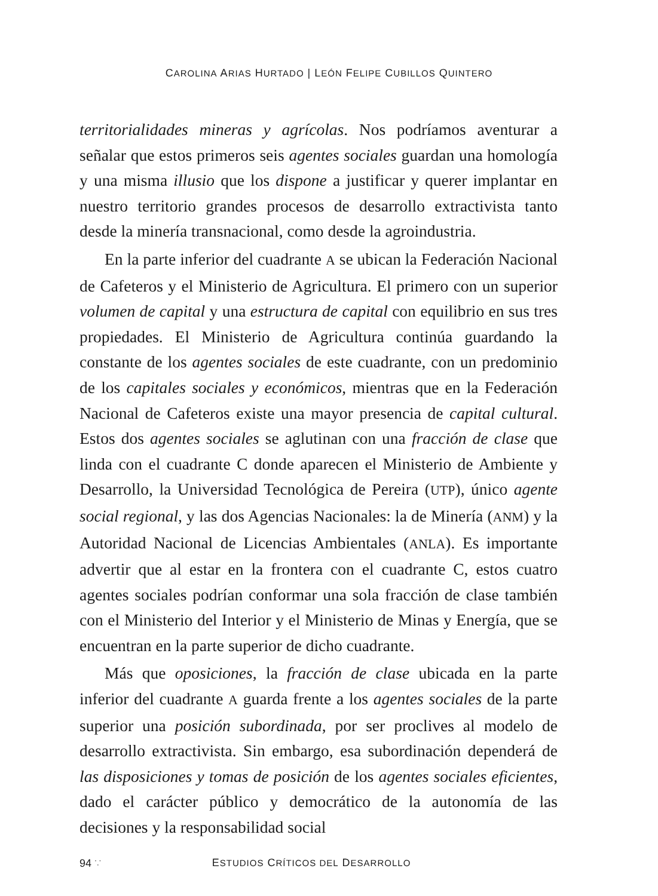CAROLINA ARIAS HURTADO | LEÓN FELIPE CUBILLOS QUINTERO
territorialidades mineras y agrícolas. Nos podríamos aventurar a señalar que estos primeros seis agentes sociales guardan una homología y una misma illusio que los dispone a justificar y querer implantar en nuestro territorio grandes procesos de desarrollo extractivista tanto desde la minería transnacional, como desde la agroindustria.
En la parte inferior del cuadrante A se ubican la Federación Nacional de Cafeteros y el Ministerio de Agricultura. El primero con un superior volumen de capital y una estructura de capital con equilibrio en sus tres propiedades. El Ministerio de Agricultura continúa guardando la constante de los agentes sociales de este cuadrante, con un predominio de los capitales sociales y económicos, mientras que en la Federación Nacional de Cafeteros existe una mayor presencia de capital cultural. Estos dos agentes sociales se aglutinan con una fracción de clase que linda con el cuadrante C donde aparecen el Ministerio de Ambiente y Desarrollo, la Universidad Tecnológica de Pereira (UTP), único agente social regional, y las dos Agencias Nacionales: la de Minería (ANM) y la Autoridad Nacional de Licencias Ambientales (ANLA). Es importante advertir que al estar en la frontera con el cuadrante C, estos cuatro agentes sociales podrían conformar una sola fracción de clase también con el Ministerio del Interior y el Ministerio de Minas y Energía, que se encuentran en la parte superior de dicho cuadrante.
Más que oposiciones, la fracción de clase ubicada en la parte inferior del cuadrante A guarda frente a los agentes sociales de la parte superior una posición subordinada, por ser proclives al modelo de desarrollo extractivista. Sin embargo, esa subordinación dependerá de las disposiciones y tomas de posición de los agentes sociales eficientes, dado el carácter público y democrático de la autonomía de las decisiones y la responsabilidad social
94 ∵ ESTUDIOS CRÍTICOS DEL DESARROLLO